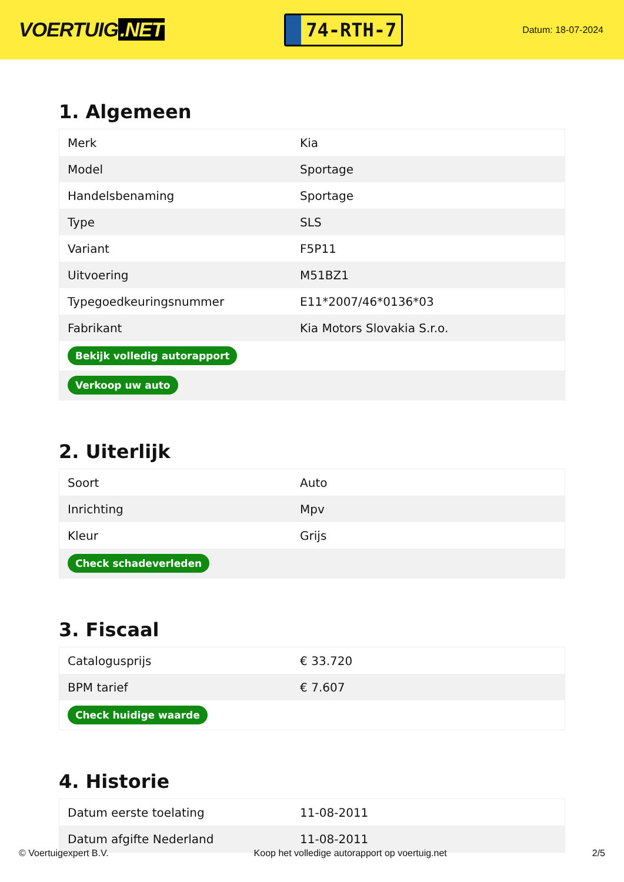VOERTUIG.NET
74-RTH-7
Datum: 18-07-2024
1. Algemeen
| Merk | Kia |
| Model | Sportage |
| Handelsbenaming | Sportage |
| Type | SLS |
| Variant | F5P11 |
| Uitvoering | M51BZ1 |
| Typegoedkeuringsnummer | E11*2007/46*0136*03 |
| Fabrikant | Kia Motors Slovakia S.r.o. |
| Bekijk volledig autorapport | |
| Verkoop uw auto | |
2. Uiterlijk
| Soort | Auto |
| Inrichting | Mpv |
| Kleur | Grijs |
| Check schadeverleden | |
3. Fiscaal
| Catalogusprijs | € 33.720 |
| BPM tarief | € 7.607 |
| Check huidige waarde | |
4. Historie
| Datum eerste toelating | 11-08-2011 |
| Datum afgifte Nederland | 11-08-2011 |
© Voertuigexpert B.V. Koop het volledige autorapport op voertuig.net 2/5